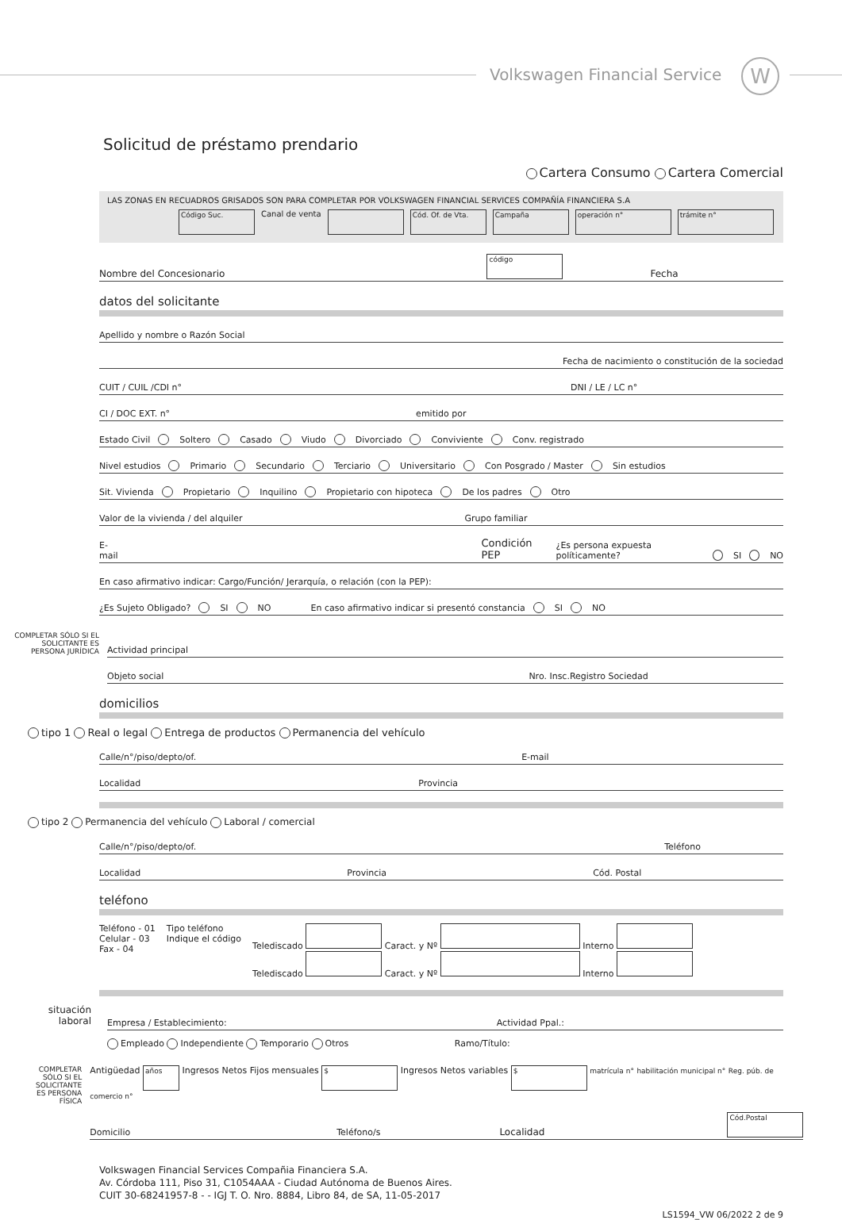Volkswagen Financial Service W
Solicitud de préstamo prendario
Cartera Consumo Cartera Comercial
LAS ZONAS EN RECUADROS GRISADOS SON PARA COMPLETAR POR VOLKSWAGEN FINANCIAL SERVICES COMPAÑÍA FINANCIERA S.A
Código Suc. Canal de venta Cód. Of. de Vta. Campaña operación n° trámite n°
Nombre del Concesionario código Fecha
datos del solicitante
Apellido y nombre o Razón Social
Fecha de nacimiento o constitución de la sociedad
CUIT / CUIL /CDI n° DNI / LE / LC n°
CI / DOC EXT. n° emitido por
Estado Civil Soltero Casado Viudo Divorciado Conviviente Conv. registrado
Nivel estudios Primario Secundario Terciario Universitario Con Posgrado / Master Sin estudios
Sit. Vivienda Propietario Inquilino Propietario con hipoteca De los padres Otro
Valor de la vivienda / del alquiler Grupo familiar
E-mail Condición PEP ¿Es persona expuesta políticamente? SI NO
En caso afirmativo indicar: Cargo/Función/ Jerarquía, o relación (con la PEP):
¿Es Sujeto Obligado? SI NO En caso afirmativo indicar si presentó constancia SI NO
COMPLETAR SÓLO SI EL SOLICITANTE ES PERSONA JURÍDICA
Actividad principal
Objeto social Nro. Insc.Registro Sociedad
domicilios
tipo 1 Real o legal Entrega de productos Permanencia del vehículo
Calle/n°/piso/depto/of. E-mail
Localidad Provincia
tipo 2 Permanencia del vehículo Laboral / comercial
Calle/n°/piso/depto/of. Teléfono
Localidad Provincia Cód. Postal
teléfono
Teléfono - 01
Celular - 03
Fax - 04
Tipo teléfono
Indique el código
Telediscado Caract. y Nº Interno
Telediscado Caract. y Nº Interno
situación laboral
Empresa / Establecimiento: Actividad Ppal.:
Empleado Independiente Temporario Otros Ramo/Título:
COMPLETAR SÓLO SI EL SOLICITANTE ES PERSONA FÍSICA
Antigüedad años Ingresos Netos Fijos mensuales $ Ingresos Netos variables $ matrícula n° habilitación municipal n° Reg. púb. de comercio n°
Domicilio Teléfono/s Localidad Cód.Postal
Volkswagen Financial Services Compañia Financiera S.A.
Av. Córdoba 111, Piso 31, C1054AAA - Ciudad Autónoma de Buenos Aires.
CUIT 30-68241957-8 - - IGJ T. O. Nro. 8884, Libro 84, de SA, 11-05-2017
LS1594_VW 06/2022 2 de 9